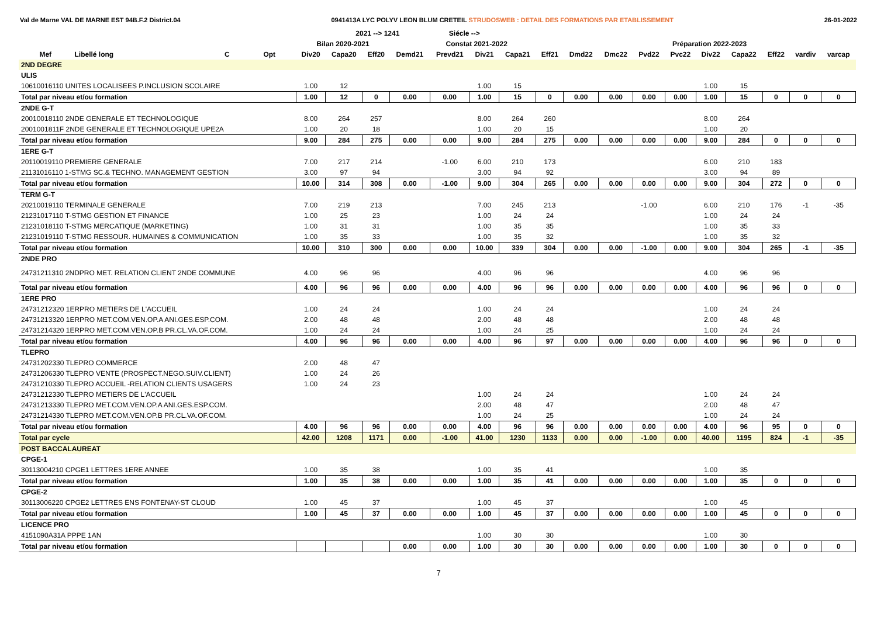Val de Marne VAL DE MARNE EST 94B.F.2 District.04 0941413A LYC POLYV LEON BLUM CRETEIL STRUDOSWEB : DETAIL DES FORMATIONS PAR ETABLISSEMENT 26-01-2022
| | | | | | 2021 --> 1241 | | | Siécle --> | | | | | | | | | | | | |
| --- | --- | --- | --- | --- | --- | --- | --- | --- | --- | --- | --- | --- | --- | --- | --- | --- | --- | --- | --- | --- |
| | | | | Bilan 2020-2021 | | | Constat 2021-2022 | | | | | Préparation 2022-2023 | | | | | | | | |
| Mef | Libellé long | C | Opt | Div20 | Capa20 | Eff20 | Demd21 | Prevd21 | Div21 | Capa21 | Eff21 | Dmd22 | Dmc22 | Pvd22 | Pvc22 | Div22 | Capa22 | Eff22 | vardiv | varcap |
| 2ND DEGRE | | | | | | | | | | | | | | | | | | | | |
| ULIS | | | | | | | | | | | | | | | | | | | | |
| 10610016110 UNITES LOCALISEES P.INCLUSION SCOLAIRE | | | | 1.00 | 12 | | | | 1.00 | 15 | | | | | | 1.00 | 15 | | | |
| Total par niveau et/ou formation | | | | 1.00 | 12 | 0 | 0.00 | 0.00 | 1.00 | 15 | 0 | 0.00 | 0.00 | 0.00 | 0.00 | 1.00 | 15 | 0 | 0 | 0 |
| 2NDE G-T | | | | | | | | | | | | | | | | | | | | |
| 20010018110 2NDE GENERALE ET TECHNOLOGIQUE | | | | 8.00 | 264 | 257 | | | 8.00 | 264 | 260 | | | | | 8.00 | 264 | | | |
| 2001001811F 2NDE GENERALE ET TECHNOLOGIQUE UPE2A | | | | 1.00 | 20 | 18 | | | 1.00 | 20 | 15 | | | | | 1.00 | 20 | | | |
| Total par niveau et/ou formation | | | | 9.00 | 284 | 275 | 0.00 | 0.00 | 9.00 | 284 | 275 | 0.00 | 0.00 | 0.00 | 0.00 | 9.00 | 284 | 0 | 0 | 0 |
| 1ERE G-T | | | | | | | | | | | | | | | | | | | | |
| 20110019110 PREMIERE GENERALE | | | | 7.00 | 217 | 214 | | -1.00 | 6.00 | 210 | 173 | | | | | 6.00 | 210 | 183 | | |
| 21131016110 1-STMG SC.& TECHNO. MANAGEMENT GESTION | | | | 3.00 | 97 | 94 | | | 3.00 | 94 | 92 | | | | | 3.00 | 94 | 89 | | |
| Total par niveau et/ou formation | | | | 10.00 | 314 | 308 | 0.00 | -1.00 | 9.00 | 304 | 265 | 0.00 | 0.00 | 0.00 | 0.00 | 9.00 | 304 | 272 | 0 | 0 |
| TERM G-T | | | | | | | | | | | | | | | | | | | | |
| 20210019110 TERMINALE GENERALE | | | | 7.00 | 219 | 213 | | | 7.00 | 245 | 213 | | | -1.00 | | 6.00 | 210 | 176 | -1 | -35 |
| 21231017110 T-STMG GESTION ET FINANCE | | | | 1.00 | 25 | 23 | | | 1.00 | 24 | 24 | | | | | 1.00 | 24 | 24 | | |
| 21231018110 T-STMG MERCATIQUE (MARKETING) | | | | 1.00 | 31 | 31 | | | 1.00 | 35 | 35 | | | | | 1.00 | 35 | 33 | | |
| 21231019110 T-STMG RESSOUR. HUMAINES & COMMUNICATION | | | | 1.00 | 35 | 33 | | | 1.00 | 35 | 32 | | | | | 1.00 | 35 | 32 | | |
| Total par niveau et/ou formation | | | | 10.00 | 310 | 300 | 0.00 | 0.00 | 10.00 | 339 | 304 | 0.00 | 0.00 | -1.00 | 0.00 | 9.00 | 304 | 265 | -1 | -35 |
| 2NDE PRO | | | | | | | | | | | | | | | | | | | | |
| 24731211310 2NDPRO MET. RELATION CLIENT 2NDE COMMUNE | | | | 4.00 | 96 | 96 | | | 4.00 | 96 | 96 | | | | | 4.00 | 96 | 96 | | |
| Total par niveau et/ou formation | | | | 4.00 | 96 | 96 | 0.00 | 0.00 | 4.00 | 96 | 96 | 0.00 | 0.00 | 0.00 | 0.00 | 4.00 | 96 | 96 | 0 | 0 |
| 1ERE PRO | | | | | | | | | | | | | | | | | | | | |
| 24731212320 1ERPRO METIERS DE L'ACCUEIL | | | | 1.00 | 24 | 24 | | | 1.00 | 24 | 24 | | | | | 1.00 | 24 | 24 | | |
| 24731213320 1ERPRO MET.COM.VEN.OP.A ANI.GES.ESP.COM. | | | | 2.00 | 48 | 48 | | | 2.00 | 48 | 48 | | | | | 2.00 | 48 | 48 | | |
| 24731214320 1ERPRO MET.COM.VEN.OP.B PR.CL.VA.OF.COM. | | | | 1.00 | 24 | 24 | | | 1.00 | 24 | 25 | | | | | 1.00 | 24 | 24 | | |
| Total par niveau et/ou formation | | | | 4.00 | 96 | 96 | 0.00 | 0.00 | 4.00 | 96 | 97 | 0.00 | 0.00 | 0.00 | 0.00 | 4.00 | 96 | 96 | 0 | 0 |
| TLEPRO | | | | | | | | | | | | | | | | | | | | |
| 24731202330 TLEPRO COMMERCE | | | | 2.00 | 48 | 47 | | | | | | | | | | | | | | |
| 24731206330 TLEPRO VENTE (PROSPECT.NEGO.SUIV.CLIENT) | | | | 1.00 | 24 | 26 | | | | | | | | | | | | | | |
| 24731210330 TLEPRO ACCUEIL -RELATION CLIENTS USAGERS | | | | 1.00 | 24 | 23 | | | | | | | | | | | | | | |
| 24731212330 TLEPRO METIERS DE L'ACCUEIL | | | | | | | | | 1.00 | 24 | 24 | | | | | 1.00 | 24 | 24 | | |
| 24731213330 TLEPRO MET.COM.VEN.OP.A ANI.GES.ESP.COM. | | | | | | | | | 2.00 | 48 | 47 | | | | | 2.00 | 48 | 47 | | |
| 24731214330 TLEPRO MET.COM.VEN.OP.B PR.CL.VA.OF.COM. | | | | | | | | | 1.00 | 24 | 25 | | | | | 1.00 | 24 | 24 | | |
| Total par niveau et/ou formation | | | | 4.00 | 96 | 96 | 0.00 | 0.00 | 4.00 | 96 | 96 | 0.00 | 0.00 | 0.00 | 0.00 | 4.00 | 96 | 95 | 0 | 0 |
| Total par cycle | | | | 42.00 | 1208 | 1171 | 0.00 | -1.00 | 41.00 | 1230 | 1133 | 0.00 | 0.00 | -1.00 | 0.00 | 40.00 | 1195 | 824 | -1 | -35 |
| POST BACCALAUREAT | | | | | | | | | | | | | | | | | | | | |
| CPGE-1 | | | | | | | | | | | | | | | | | | | | |
| 30113004210 CPGE1 LETTRES 1ERE ANNEE | | | | 1.00 | 35 | 38 | | | 1.00 | 35 | 41 | | | | | 1.00 | 35 | | | |
| Total par niveau et/ou formation | | | | 1.00 | 35 | 38 | 0.00 | 0.00 | 1.00 | 35 | 41 | 0.00 | 0.00 | 0.00 | 0.00 | 1.00 | 35 | 0 | 0 | 0 |
| CPGE-2 | | | | | | | | | | | | | | | | | | | | |
| 30113006220 CPGE2 LETTRES ENS FONTENAY-ST CLOUD | | | | 1.00 | 45 | 37 | | | 1.00 | 45 | 37 | | | | | 1.00 | 45 | | | |
| Total par niveau et/ou formation | | | | 1.00 | 45 | 37 | 0.00 | 0.00 | 1.00 | 45 | 37 | 0.00 | 0.00 | 0.00 | 0.00 | 1.00 | 45 | 0 | 0 | 0 |
| LICENCE PRO | | | | | | | | | | | | | | | | | | | | |
| 4151090A31A PPPE 1AN | | | | | | | | | 1.00 | 30 | 30 | | | | | 1.00 | 30 | | | |
| Total par niveau et/ou formation | | | | | | | 0.00 | 0.00 | 1.00 | 30 | 30 | 0.00 | 0.00 | 0.00 | 0.00 | 1.00 | 30 | 0 | 0 | 0 |
7